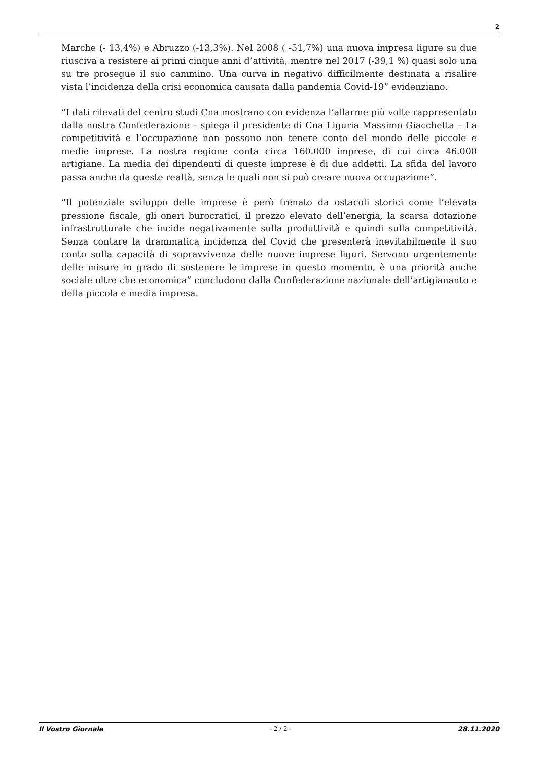2
Marche (- 13,4%) e Abruzzo (-13,3%). Nel 2008 ( -51,7%) una nuova impresa ligure su due riusciva a resistere ai primi cinque anni d’attività, mentre nel 2017 (-39,1 %) quasi solo una su tre prosegue il suo cammino. Una curva in negativo difficilmente destinata a risalire vista l’incidenza della crisi economica causata dalla pandemia Covid-19” evidenziano.
“I dati rilevati del centro studi Cna mostrano con evidenza l’allarme più volte rappresentato dalla nostra Confederazione – spiega il presidente di Cna Liguria Massimo Giacchetta – La competitività e l’occupazione non possono non tenere conto del mondo delle piccole e medie imprese. La nostra regione conta circa 160.000 imprese, di cui circa 46.000 artigiane. La media dei dipendenti di queste imprese è di due addetti. La sfida del lavoro passa anche da queste realtà, senza le quali non si può creare nuova occupazione”.
“Il potenziale sviluppo delle imprese è però frenato da ostacoli storici come l’elevata pressione fiscale, gli oneri burocratici, il prezzo elevato dell’energia, la scarsa dotazione infrastrutturale che incide negativamente sulla produttività e quindi sulla competitività. Senza contare la drammatica incidenza del Covid che presenterà inevitabilmente il suo conto sulla capacità di sopravvivenza delle nuove imprese liguri. Servono urgentemente delle misure in grado di sostenere le imprese in questo momento, è una priorità anche sociale oltre che economica” concludono dalla Confederazione nazionale dell’artigiananto e della piccola e media impresa.
Il Vostro Giornale - 2 / 2 - 28.11.2020